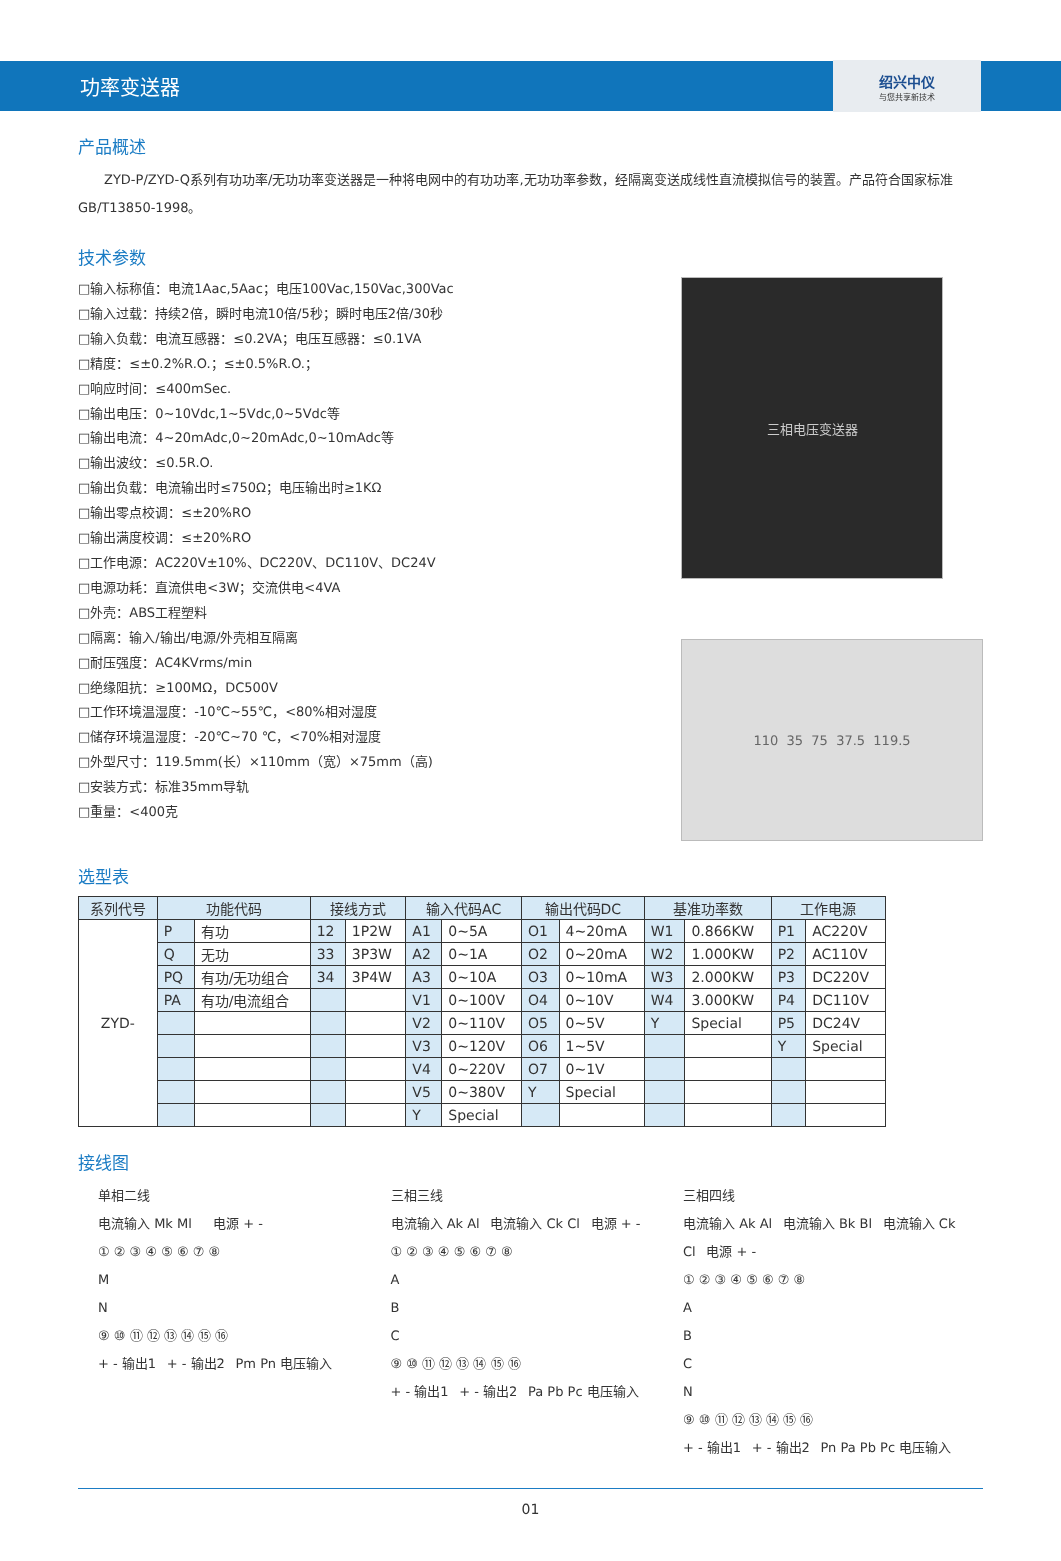功率变送器
绍兴中仪
与您共享新技术
产品概述
  ZYD-P/ZYD-Q系列有功功率/无功功率变送器是一种将电网中的有功功率,无功功率参数，经隔离变送成线性直流模拟信号的装置。产品符合国家标准GB/T13850-1998。
技术参数
□输入标称值：电流1Aac,5Aac；电压100Vac,150Vac,300Vac
□输入过载：持续2倍，瞬时电流10倍/5秒；瞬时电压2倍/30秒
□输入负载：电流互感器：≤0.2VA；电压互感器：≤0.1VA
□精度：≤±0.2%R.O.；≤±0.5%R.O.；
□响应时间：≤400mSec.
□输出电压：0~10Vdc,1~5Vdc,0~5Vdc等
□输出电流：4~20mAdc,0~20mAdc,0~10mAdc等
□输出波纹：≤0.5R.O.
□输出负载：电流输出时≤750Ω；电压输出时≥1KΩ
□输出零点校调：≤±20%RO
□输出满度校调：≤±20%RO
□工作电源：AC220V±10%、DC220V、DC110V、DC24V
□电源功耗：直流供电<3W；交流供电<4VA
□外壳：ABS工程塑料
□隔离：输入/输出/电源/外壳相互隔离
□耐压强度：AC4KVrms/min
□绝缘阻抗：≥100MΩ，DC500V
□工作环境温湿度：-10℃~55℃，<80%相对湿度
□储存环境温湿度：-20℃~70 ℃，<70%相对湿度
□外型尺寸：119.5mm(长）×110mm（宽）×75mm（高)
□安装方式：标准35mm导轨
□重量：<400克
三相电压变送器
110 35 75 37.5 119.5
选型表
| 系列代号 | 功能代码 | | 接线方式 | | 输入代码AC | | 输出代码DC | | 基准功率数 | | 工作电源 | |
| --- | --- | --- | --- | --- | --- | --- | --- | --- | --- | --- | --- | --- |
| ZYD- | P | 有功 | 12 | 1P2W | A1 | 0~5A | O1 | 4~20mA | W1 | 0.866KW | P1 | AC220V |
| | Q | 无功 | 33 | 3P3W | A2 | 0~1A | O2 | 0~20mA | W2 | 1.000KW | P2 | AC110V |
| | PQ | 有功/无功组合 | 34 | 3P4W | A3 | 0~10A | O3 | 0~10mA | W3 | 2.000KW | P3 | DC220V |
| | PA | 有功/电流组合 | | | V1 | 0~100V | O4 | 0~10V | W4 | 3.000KW | P4 | DC110V |
| | | | | | V2 | 0~110V | O5 | 0~5V | Y | Special | P5 | DC24V |
| | | | | | V3 | 0~120V | O6 | 1~5V | | | Y | Special |
| | | | | | V4 | 0~220V | O7 | 0~1V | | | | |
| | | | | | V5 | 0~380V | Y | Special | | | | |
| | | | | | Y | Special | | | | | | |
接线图
单相二线
电流输入 Mk Ml   电源 + -
① ② ③ ④ ⑤ ⑥ ⑦ ⑧
M
N
⑨ ⑩ ⑪ ⑫ ⑬ ⑭ ⑮ ⑯
+ - 输出1  + - 输出2  Pm Pn 电压输入
三相三线
电流输入 Ak Al  电流输入 Ck Cl  电源 + -
① ② ③ ④ ⑤ ⑥ ⑦ ⑧
A
B
C
⑨ ⑩ ⑪ ⑫ ⑬ ⑭ ⑮ ⑯
+ - 输出1  + - 输出2  Pa Pb Pc 电压输入
三相四线
电流输入 Ak Al  电流输入 Bk Bl  电流输入 Ck Cl  电源 + -
① ② ③ ④ ⑤ ⑥ ⑦ ⑧
A
B
C
N
⑨ ⑩ ⑪ ⑫ ⑬ ⑭ ⑮ ⑯
+ - 输出1  + - 输出2  Pn Pa Pb Pc 电压输入
01